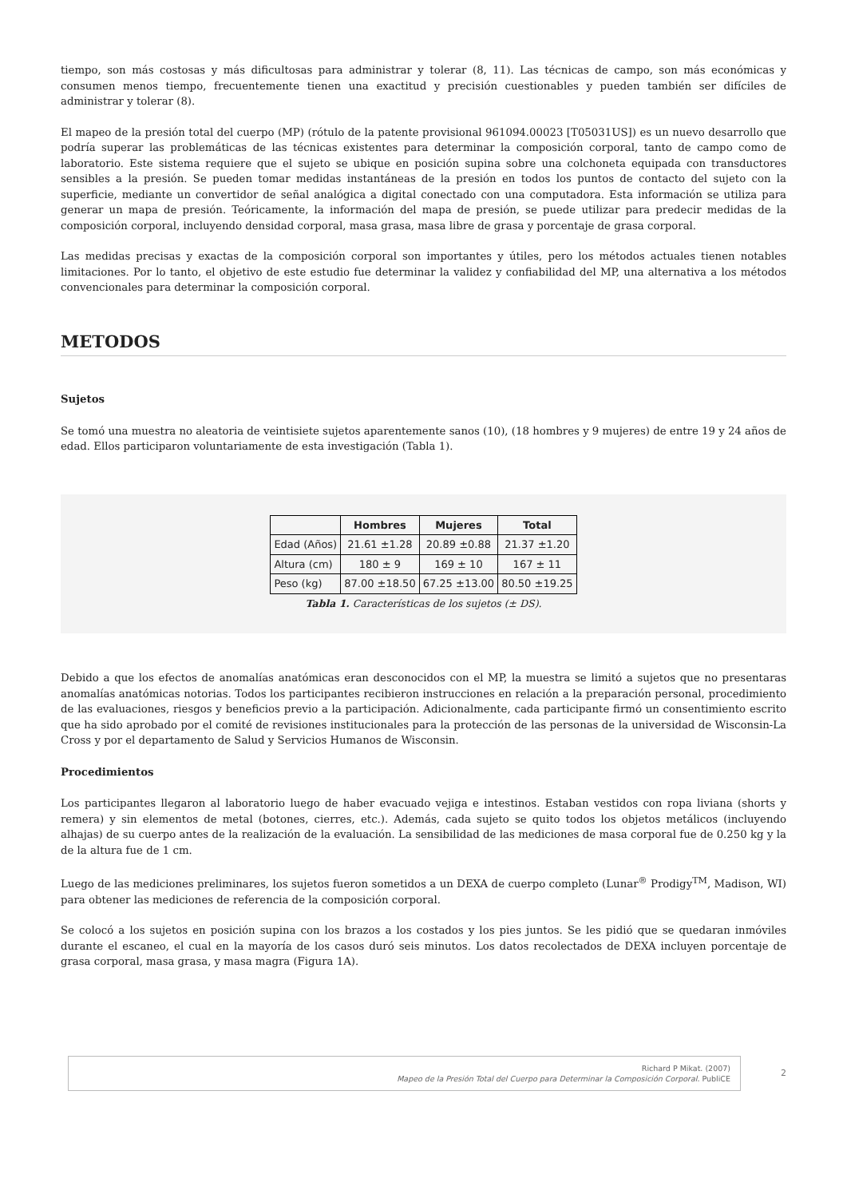tiempo, son más costosas y más dificultosas para administrar y tolerar (8, 11). Las técnicas de campo, son más económicas y consumen menos tiempo, frecuentemente tienen una exactitud y precisión cuestionables y pueden también ser difíciles de administrar y tolerar (8).
El mapeo de la presión total del cuerpo (MP) (rótulo de la patente provisional 961094.00023 [T05031US]) es un nuevo desarrollo que podría superar las problemáticas de las técnicas existentes para determinar la composición corporal, tanto de campo como de laboratorio. Este sistema requiere que el sujeto se ubique en posición supina sobre una colchoneta equipada con transductores sensibles a la presión. Se pueden tomar medidas instantáneas de la presión en todos los puntos de contacto del sujeto con la superficie, mediante un convertidor de señal analógica a digital conectado con una computadora. Esta información se utiliza para generar un mapa de presión. Teóricamente, la información del mapa de presión, se puede utilizar para predecir medidas de la composición corporal, incluyendo densidad corporal, masa grasa, masa libre de grasa y porcentaje de grasa corporal.
Las medidas precisas y exactas de la composición corporal son importantes y útiles, pero los métodos actuales tienen notables limitaciones. Por lo tanto, el objetivo de este estudio fue determinar la validez y confiabilidad del MP, una alternativa a los métodos convencionales para determinar la composición corporal.
METODOS
Sujetos
Se tomó una muestra no aleatoria de veintisiete sujetos aparentemente sanos (10), (18 hombres y 9 mujeres) de entre 19 y 24 años de edad. Ellos participaron voluntariamente de esta investigación (Tabla 1).
| | Hombres | Mujeres | Total |
| --- | --- | --- | --- |
| Edad (Años) | 21.61 ±1.28 | 20.89 ±0.88 | 21.37 ±1.20 |
| Altura (cm) | 180 ± 9 | 169 ± 10 | 167 ± 11 |
| Peso (kg) | 87.00 ±18.50 | 67.25 ±13.00 | 80.50 ±19.25 |
Tabla 1. Características de los sujetos (± DS).
Debido a que los efectos de anomalías anatómicas eran desconocidos con el MP, la muestra se limitó a sujetos que no presentaras anomalías anatómicas notorias. Todos los participantes recibieron instrucciones en relación a la preparación personal, procedimiento de las evaluaciones, riesgos y beneficios previo a la participación. Adicionalmente, cada participante firmó un consentimiento escrito que ha sido aprobado por el comité de revisiones institucionales para la protección de las personas de la universidad de Wisconsin-La Cross y por el departamento de Salud y Servicios Humanos de Wisconsin.
Procedimientos
Los participantes llegaron al laboratorio luego de haber evacuado vejiga e intestinos. Estaban vestidos con ropa liviana (shorts y remera) y sin elementos de metal (botones, cierres, etc.). Además, cada sujeto se quito todos los objetos metálicos (incluyendo alhajas) de su cuerpo antes de la realización de la evaluación. La sensibilidad de las mediciones de masa corporal fue de 0.250 kg y la de la altura fue de 1 cm.
Luego de las mediciones preliminares, los sujetos fueron sometidos a un DEXA de cuerpo completo (Lunar<sup>®</sup> Prodigy<sup>TM</sup>, Madison, WI) para obtener las mediciones de referencia de la composición corporal.
Se colocó a los sujetos en posición supina con los brazos a los costados y los pies juntos. Se les pidió que se quedaran inmóviles durante el escaneo, el cual en la mayoría de los casos duró seis minutos. Los datos recolectados de DEXA incluyen porcentaje de grasa corporal, masa grasa, y masa magra (Figura 1A).
Richard P Mikat. (2007)
Mapeo de la Presión Total del Cuerpo para Determinar la Composición Corporal. PubliCE
2